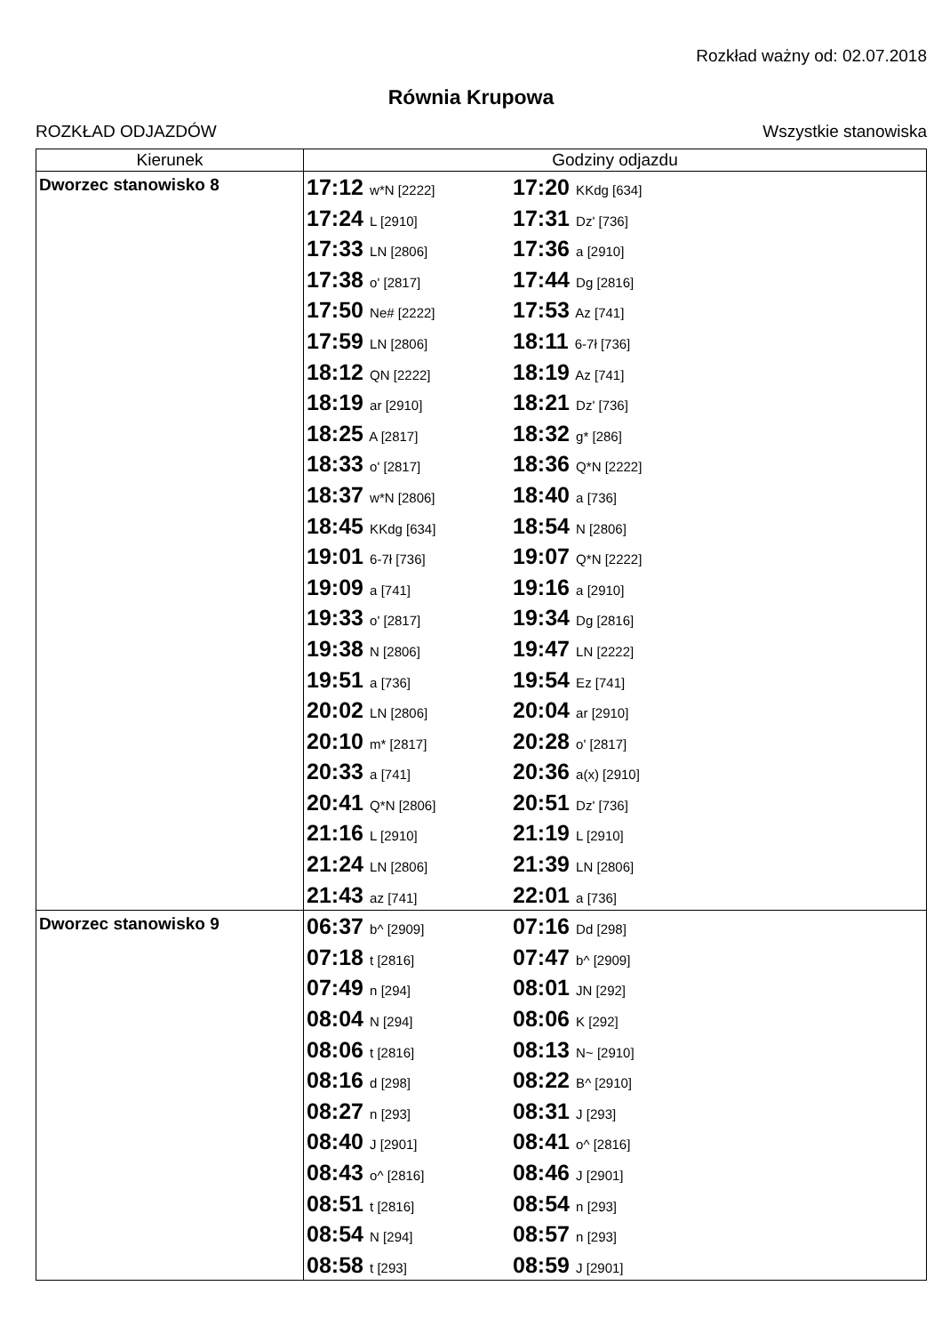Rozkład ważny od: 02.07.2018
Równia Krupowa
ROZKŁAD ODJAZDÓW Wszystkie stanowiska
| Kierunek | Godziny odjazdu |
| --- | --- |
| Dworzec stanowisko 8 | 17:12 w*N [2222] 17:20 KKdg [634] 17:24 L [2910] 17:31 Dz' [736] 17:33 LN [2806] 17:36 a [2910] 17:38 o' [2817] 17:44 Dg [2816] 17:50 Ne# [2222] 17:53 Az [741] 17:59 LN [2806] 18:11 6-7ł [736] 18:12 QN [2222] 18:19 Az [741] 18:19 ar [2910] 18:21 Dz' [736] 18:25 A [2817] 18:32 g* [286] 18:33 o' [2817] 18:36 Q*N [2222] 18:37 w*N [2806] 18:40 a [736] 18:45 KKdg [634] 18:54 N [2806] 19:01 6-7ł [736] 19:07 Q*N [2222] 19:09 a [741] 19:16 a [2910] 19:33 o' [2817] 19:34 Dg [2816] 19:38 N [2806] 19:47 LN [2222] 19:51 a [736] 19:54 Ez [741] 20:02 LN [2806] 20:04 ar [2910] 20:10 m* [2817] 20:28 o' [2817] 20:33 a [741] 20:36 a(x) [2910] 20:41 Q*N [2806] 20:51 Dz' [736] 21:16 L [2910] 21:19 L [2910] 21:24 LN [2806] 21:39 LN [2806] 21:43 az [741] 22:01 a [736] |
| Dworzec stanowisko 9 | 06:37 b^ [2909] 07:16 Dd [298] 07:18 t [2816] 07:47 b^ [2909] 07:49 n [294] 08:01 JN [292] 08:04 N [294] 08:06 K [292] 08:06 t [2816] 08:13 N~ [2910] 08:16 d [298] 08:22 B^ [2910] 08:27 n [293] 08:31 J [293] 08:40 J [2901] 08:41 o^ [2816] 08:43 o^ [2816] 08:46 J [2901] 08:51 t [2816] 08:54 n [293] 08:54 N [294] 08:57 n [293] 08:58 t [293] 08:59 J [2901] |